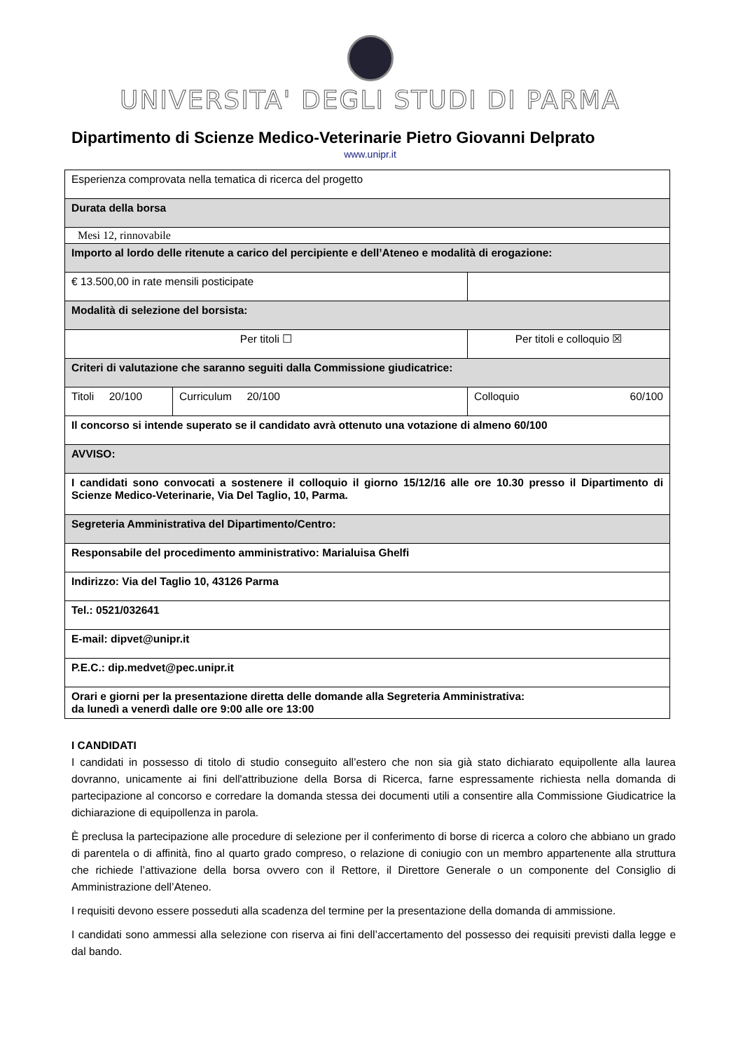UNIVERSITA' DEGLI STUDI DI PARMA
Dipartimento di Scienze Medico-Veterinarie Pietro Giovanni Delprato
www.unipr.it
| Esperienza comprovata nella tematica di ricerca del progetto | | | |
| Durata della borsa | | | |
| Mesi 12, rinnovabile | | | |
| Importo al lordo delle ritenute a carico del percipiente e dell’Ateneo e modalità di erogazione: | | | |
| € 13.500,00 in rate mensili posticipate | | | |
| Modalità di selezione del borsista: | | | |
| Per titoli ☐ | | Per titoli e colloquio ☒ | |
| Criteri di valutazione che saranno seguiti dalla Commissione giudicatrice: | | | |
| Titoli 20/100 | Curriculum 20/100 | | Colloquio 60/100 |
| Il concorso si intende superato se il candidato avrà ottenuto una votazione di almeno 60/100 | | | |
| AVVISO: | | | |
| I candidati sono convocati a sostenere il colloquio il giorno 15/12/16 alle ore 10.30 presso il Dipartimento di Scienze Medico-Veterinarie, Via Del Taglio, 10, Parma. | | | |
| Segreteria Amministrativa del Dipartimento/Centro: | | | |
| Responsabile del procedimento amministrativo: Marialuisa Ghelfi | | | |
| Indirizzo: Via del Taglio 10, 43126 Parma | | | |
| Tel.: 0521/032641 | | | |
| E-mail: dipvet@unipr.it | | | |
| P.E.C.: dip.medvet@pec.unipr.it | | | |
| Orari e giorni per la presentazione diretta delle domande alla Segreteria Amministrativa: da lunedì a venerdì dalle ore 9:00 alle ore 13:00 | | | |
I CANDIDATI
I candidati in possesso di titolo di studio conseguito all’estero che non sia già stato dichiarato equipollente alla laurea dovranno, unicamente ai fini dell'attribuzione della Borsa di Ricerca, farne espressamente richiesta nella domanda di partecipazione al concorso e corredare la domanda stessa dei documenti utili a consentire alla Commissione Giudicatrice la dichiarazione di equipollenza in parola.
È preclusa la partecipazione alle procedure di selezione per il conferimento di borse di ricerca a coloro che abbiano un grado di parentela o di affinità, fino al quarto grado compreso, o relazione di coniugio con un membro appartenente alla struttura che richiede l’attivazione della borsa ovvero con il Rettore, il Direttore Generale o un componente del Consiglio di Amministrazione dell’Ateneo.
I requisiti devono essere posseduti alla scadenza del termine per la presentazione della domanda di ammissione.
I candidati sono ammessi alla selezione con riserva ai fini dell’accertamento del possesso dei requisiti previsti dalla legge e dal bando.